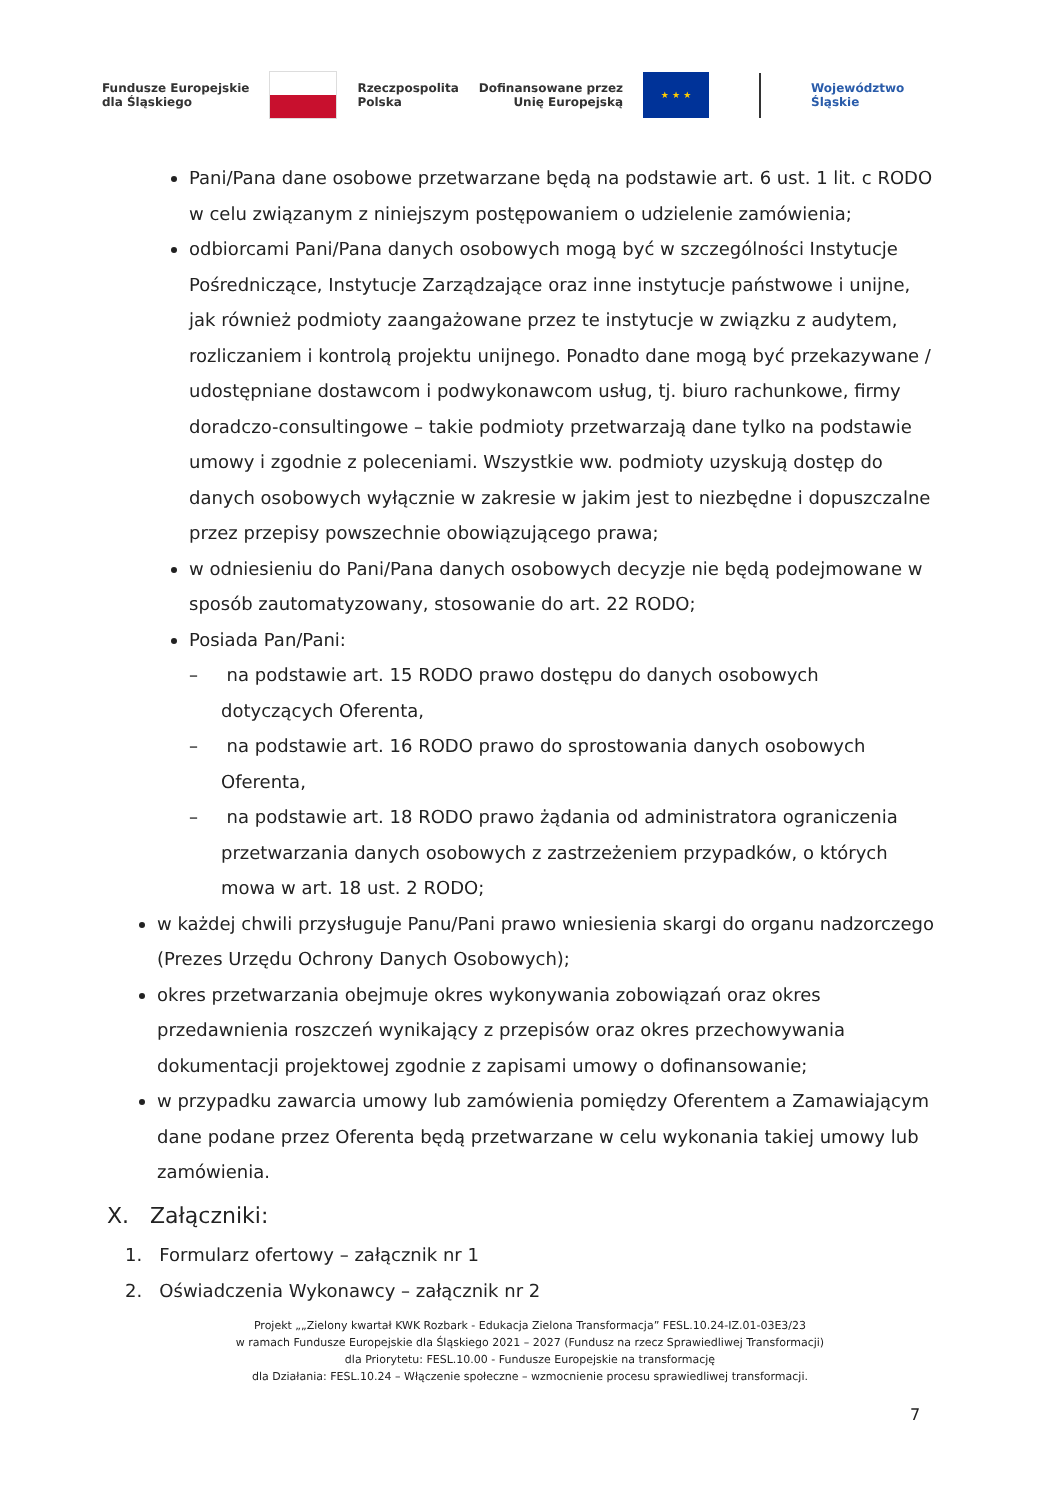Fundusze Europejskie
dla Śląskiego
Rzeczpospolita
Polska
Dofinansowane przez
Unię Europejską
★ ★ ★
Województwo
Śląskie
Pani/Pana dane osobowe przetwarzane będą na podstawie art. 6 ust. 1 lit. c RODO w celu związanym z niniejszym postępowaniem o udzielenie zamówienia;
odbiorcami Pani/Pana danych osobowych mogą być w szczególności Instytucje Pośredniczące, Instytucje Zarządzające oraz inne instytucje państwowe i unijne, jak również podmioty zaangażowane przez te instytucje w związku z audytem, rozliczaniem i kontrolą projektu unijnego. Ponadto dane mogą być przekazywane / udostępniane dostawcom i podwykonawcom usług, tj. biuro rachunkowe, firmy doradczo-consultingowe – takie podmioty przetwarzają dane tylko na podstawie umowy i zgodnie z poleceniami. Wszystkie ww. podmioty uzyskują dostęp do danych osobowych wyłącznie w zakresie w jakim jest to niezbędne i dopuszczalne przez przepisy powszechnie obowiązującego prawa;
w odniesieniu do Pani/Pana danych osobowych decyzje nie będą podejmowane w sposób zautomatyzowany, stosowanie do art. 22 RODO;
Posiada Pan/Pani:
– na podstawie art. 15 RODO prawo dostępu do danych osobowych dotyczących Oferenta,
– na podstawie art. 16 RODO prawo do sprostowania danych osobowych Oferenta,
– na podstawie art. 18 RODO prawo żądania od administratora ograniczenia przetwarzania danych osobowych z zastrzeżeniem przypadków, o których mowa w art. 18 ust. 2 RODO;
w każdej chwili przysługuje Panu/Pani prawo wniesienia skargi do organu nadzorczego (Prezes Urzędu Ochrony Danych Osobowych);
okres przetwarzania obejmuje okres wykonywania zobowiązań oraz okres przedawnienia roszczeń wynikający z przepisów oraz okres przechowywania dokumentacji projektowej zgodnie z zapisami umowy o dofinansowanie;
w przypadku zawarcia umowy lub zamówienia pomiędzy Oferentem a Zamawiającym dane podane przez Oferenta będą przetwarzane w celu wykonania takiej umowy lub zamówienia.
X. Załączniki:
1. Formularz ofertowy – załącznik nr 1
2. Oświadczenia Wykonawcy – załącznik nr 2
Projekt „„Zielony kwartał KWK Rozbark - Edukacja Zielona Transformacja” FESL.10.24-IZ.01-03E3/23
w ramach Fundusze Europejskie dla Śląskiego 2021 – 2027 (Fundusz na rzecz Sprawiedliwej Transformacji)
dla Priorytetu: FESL.10.00 - Fundusze Europejskie na transformację
dla Działania: FESL.10.24 – Włączenie społeczne – wzmocnienie procesu sprawiedliwej transformacji.
7